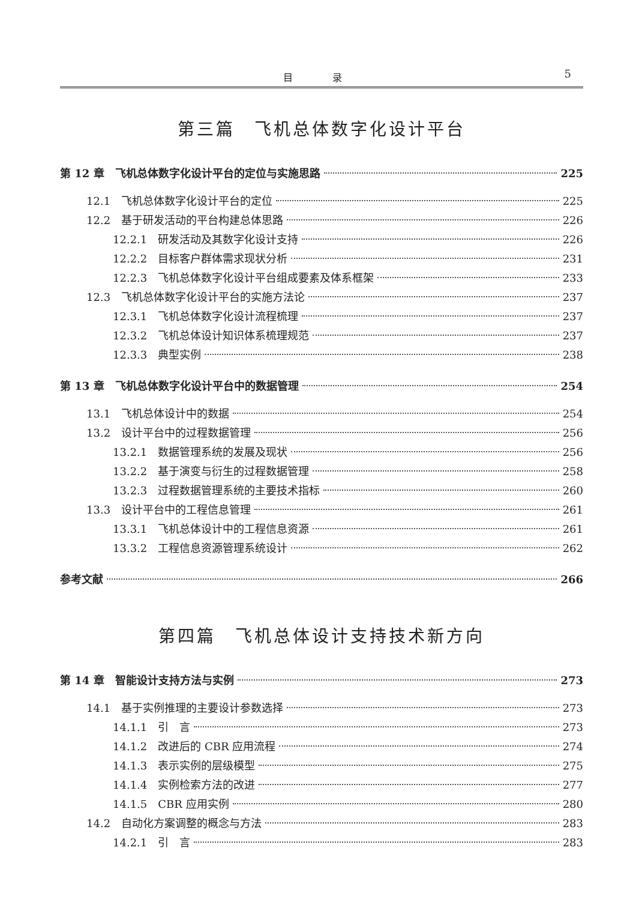目 录 5
第三篇　飞机总体数字化设计平台
第 12 章　飞机总体数字化设计平台的定位与实施思路 225
12.1　飞机总体数字化设计平台的定位 225
12.2　基于研发活动的平台构建总体思路 226
12.2.1　研发活动及其数字化设计支持 226
12.2.2　目标客户群体需求现状分析 231
12.2.3　飞机总体数字化设计平台组成要素及体系框架 233
12.3　飞机总体数字化设计平台的实施方法论 237
12.3.1　飞机总体数字化设计流程梳理 237
12.3.2　飞机总体设计知识体系梳理规范 237
12.3.3　典型实例 238
第 13 章　飞机总体数字化设计平台中的数据管理 254
13.1　飞机总体设计中的数据 254
13.2　设计平台中的过程数据管理 256
13.2.1　数据管理系统的发展及现状 256
13.2.2　基于演变与衍生的过程数据管理 258
13.2.3　过程数据管理系统的主要技术指标 260
13.3　设计平台中的工程信息管理 261
13.3.1　飞机总体设计中的工程信息资源 261
13.3.2　工程信息资源管理系统设计 262
参考文献 266
第四篇　飞机总体设计支持技术新方向
第 14 章　智能设计支持方法与实例 273
14.1　基于实例推理的主要设计参数选择 273
14.1.1　引　言 273
14.1.2　改进后的 CBR 应用流程 274
14.1.3　表示实例的层级模型 275
14.1.4　实例检索方法的改进 277
14.1.5　CBR 应用实例 280
14.2　自动化方案调整的概念与方法 283
14.2.1　引　言 283